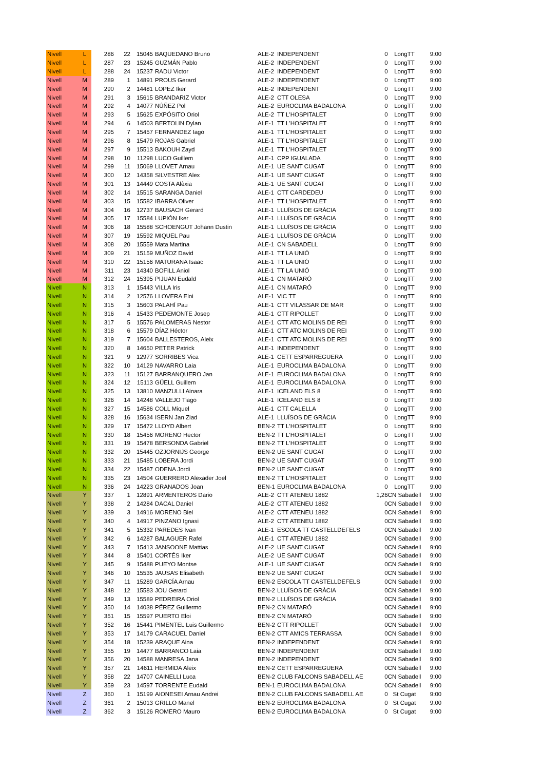| Nivell | L | 286 | 22 | 15045 | BAQUEDANO Bruno | ALE-2 | INDEPENDENT | 0 | LongTT | 9:00 |
| Nivell | L | 287 | 23 | 15245 | GUZMÁN Pablo | ALE-2 | INDEPENDENT | 0 | LongTT | 9:00 |
| Nivell | L | 288 | 24 | 15237 | RADU Victor | ALE-2 | INDEPENDENT | 0 | LongTT | 9:00 |
| Nivell | M | 289 | 1 | 14891 | PROUS Gerard | ALE-2 | INDEPENDENT | 0 | LongTT | 9:00 |
| Nivell | M | 290 | 2 | 14481 | LOPEZ Iker | ALE-2 | INDEPENDENT | 0 | LongTT | 9:00 |
| Nivell | M | 291 | 3 | 15615 | BRANDARIZ Victor | ALE-2 | CTT OLESA | 0 | LongTT | 9:00 |
| Nivell | M | 292 | 4 | 14077 | NÚÑEZ Pol | ALE-2 | EUROCLIMA BADALONA | 0 | LongTT | 9:00 |
| Nivell | M | 293 | 5 | 15625 | EXPÓSITO Oriol | ALE-2 | TT L'HOSPITALET | 0 | LongTT | 9:00 |
| Nivell | M | 294 | 6 | 14503 | BERTOLIN Dylan | ALE-1 | TT L'HOSPITALET | 0 | LongTT | 9:00 |
| Nivell | M | 295 | 7 | 15457 | FERNANDEZ Iago | ALE-1 | TT L'HOSPITALET | 0 | LongTT | 9:00 |
| Nivell | M | 296 | 8 | 15479 | ROJAS Gabriel | ALE-1 | TT L'HOSPITALET | 0 | LongTT | 9:00 |
| Nivell | M | 297 | 9 | 15513 | BAKOUH Zayd | ALE-1 | TT L'HOSPITALET | 0 | LongTT | 9:00 |
| Nivell | M | 298 | 10 | 11298 | LUCO Guillem | ALE-1 | CPP IGUALADA | 0 | LongTT | 9:00 |
| Nivell | M | 299 | 11 | 15069 | LLOVET Arnau | ALE-1 | UE SANT CUGAT | 0 | LongTT | 9:00 |
| Nivell | M | 300 | 12 | 14358 | SILVESTRE Alex | ALE-1 | UE SANT CUGAT | 0 | LongTT | 9:00 |
| Nivell | M | 301 | 13 | 14449 | COSTA Alèxia | ALE-1 | UE SANT CUGAT | 0 | LongTT | 9:00 |
| Nivell | M | 302 | 14 | 15515 | SARANGA Daniel | ALE-1 | CTT CARDEDEU | 0 | LongTT | 9:00 |
| Nivell | M | 303 | 15 | 15582 | IBARRA Oliver | ALE-1 | TT L'HOSPITALET | 0 | LongTT | 9:00 |
| Nivell | M | 304 | 16 | 12737 | BAUSACH Gerard | ALE-1 | LLUÏSOS DE GRÀCIA | 0 | LongTT | 9:00 |
| Nivell | M | 305 | 17 | 15584 | LUPIÓN Iker | ALE-1 | LLUÏSOS DE GRÀCIA | 0 | LongTT | 9:00 |
| Nivell | M | 306 | 18 | 15588 | SCHOENGUT Johann Dustin | ALE-1 | LLUÏSOS DE GRÀCIA | 0 | LongTT | 9:00 |
| Nivell | M | 307 | 19 | 15592 | MIQUEL Pau | ALE-1 | LLUÏSOS DE GRÀCIA | 0 | LongTT | 9:00 |
| Nivell | M | 308 | 20 | 15559 | Mata Martina | ALE-1 | CN SABADELL | 0 | LongTT | 9:00 |
| Nivell | M | 309 | 21 | 15159 | MUÑOZ David | ALE-1 | TT LA UNIÓ | 0 | LongTT | 9:00 |
| Nivell | M | 310 | 22 | 15156 | MATURANA Isaac | ALE-1 | TT LA UNIÓ | 0 | LongTT | 9:00 |
| Nivell | M | 311 | 23 | 14340 | BOFILL Aniol | ALE-1 | TT LA UNIÓ | 0 | LongTT | 9:00 |
| Nivell | M | 312 | 24 | 15395 | PIJUAN Eudald | ALE-1 | CN MATARÓ | 0 | LongTT | 9:00 |
| Nivell | N | 313 | 1 | 15443 | VILLA Iris | ALE-1 | CN MATARÓ | 0 | LongTT | 9:00 |
| Nivell | N | 314 | 2 | 12576 | LLOVERA Eloi | ALE-1 | VIC TT | 0 | LongTT | 9:00 |
| Nivell | N | 315 | 3 | 15603 | PALAHÍ Pau | ALE-1 | CTT VILASSAR DE MAR | 0 | LongTT | 9:00 |
| Nivell | N | 316 | 4 | 15433 | PEDEMONTE Josep | ALE-1 | CTT RIPOLLET | 0 | LongTT | 9:00 |
| Nivell | N | 317 | 5 | 15576 | PALOMERAS Nestor | ALE-1 | CTT ATC MOLINS DE REI | 0 | LongTT | 9:00 |
| Nivell | N | 318 | 6 | 15579 | DÍAZ Héctor | ALE-1 | CTT ATC MOLINS DE REI | 0 | LongTT | 9:00 |
| Nivell | N | 319 | 7 | 15604 | BALLESTEROS, Aleix | ALE-1 | CTT ATC MOLINS DE REI | 0 | LongTT | 9:00 |
| Nivell | N | 320 | 8 | 14650 | PETER Patrick | ALE-1 | INDEPENDENT | 0 | LongTT | 9:00 |
| Nivell | N | 321 | 9 | 12977 | SORRIBES Vica | ALE-1 | CETT ESPARREGUERA | 0 | LongTT | 9:00 |
| Nivell | N | 322 | 10 | 14129 | NAVARRO Laia | ALE-1 | EUROCLIMA BADALONA | 0 | LongTT | 9:00 |
| Nivell | N | 323 | 11 | 15127 | BARRANQUERO Jan | ALE-1 | EUROCLIMA BADALONA | 0 | LongTT | 9:00 |
| Nivell | N | 324 | 12 | 15113 | GÜELL Guillem | ALE-1 | EUROCLIMA BADALONA | 0 | LongTT | 9:00 |
| Nivell | N | 325 | 13 | 13810 | MANZULLI Ainara | ALE-1 | ICELAND ELS 8 | 0 | LongTT | 9:00 |
| Nivell | N | 326 | 14 | 14248 | VALLEJO Tiago | ALE-1 | ICELAND ELS 8 | 0 | LongTT | 9:00 |
| Nivell | N | 327 | 15 | 14586 | COLL Miquel | ALE-1 | CTT CALELLA | 0 | LongTT | 9:00 |
| Nivell | N | 328 | 16 | 15634 | ISERN Jan Ziad | ALE-1 | LLUÏSOS DE GRÀCIA | 0 | LongTT | 9:00 |
| Nivell | N | 329 | 17 | 15472 | LLOYD Albert | BEN-2 | TT L'HOSPITALET | 0 | LongTT | 9:00 |
| Nivell | N | 330 | 18 | 15456 | MORENO Hector | BEN-2 | TT L'HOSPITALET | 0 | LongTT | 9:00 |
| Nivell | N | 331 | 19 | 15478 | BERSONDA Gabriel | BEN-2 | TT L'HOSPITALET | 0 | LongTT | 9:00 |
| Nivell | N | 332 | 20 | 15445 | OZJORNIJS George | BEN-2 | UE SANT CUGAT | 0 | LongTT | 9:00 |
| Nivell | N | 333 | 21 | 15485 | LOBERA Jordi | BEN-2 | UE SANT CUGAT | 0 | LongTT | 9:00 |
| Nivell | N | 334 | 22 | 15487 | ODENA Jordi | BEN-2 | UE SANT CUGAT | 0 | LongTT | 9:00 |
| Nivell | N | 335 | 23 | 14504 | GUERRERO Alexader Joel | BEN-2 | TT L'HOSPITALET | 0 | LongTT | 9:00 |
| Nivell | N | 336 | 24 | 14223 | GRANADOS Joan | BEN-1 | EUROCLIMA BADALONA | 0 | LongTT | 9:00 |
| Nivell | Y | 337 | 1 | 12891 | ARMENTEROS Dario | ALE-2 | CTT ATENEU 1882 | 1,26 | CN Sabadell | 9:00 |
| Nivell | Y | 338 | 2 | 14284 | DACAL Daniel | ALE-2 | CTT ATENEU 1882 | 0 | CN Sabadell | 9:00 |
| Nivell | Y | 339 | 3 | 14916 | MORENO Biel | ALE-2 | CTT ATENEU 1882 | 0 | CN Sabadell | 9:00 |
| Nivell | Y | 340 | 4 | 14917 | PINZANO Ignasi | ALE-2 | CTT ATENEU 1882 | 0 | CN Sabadell | 9:00 |
| Nivell | Y | 341 | 5 | 15332 | PAREDES Ivan | ALE-1 | ESCOLA TT CASTELLDEFELS | 0 | CN Sabadell | 9:00 |
| Nivell | Y | 342 | 6 | 14287 | BALAGUER Rafel | ALE-1 | CTT ATENEU 1882 | 0 | CN Sabadell | 9:00 |
| Nivell | Y | 343 | 7 | 15413 | JANSOONE Mattias | ALE-2 | UE SANT CUGAT | 0 | CN Sabadell | 9:00 |
| Nivell | Y | 344 | 8 | 15401 | CORTÉS Iker | ALE-2 | UE SANT CUGAT | 0 | CN Sabadell | 9:00 |
| Nivell | Y | 345 | 9 | 15488 | PUEYO Montse | ALE-1 | UE SANT CUGAT | 0 | CN Sabadell | 9:00 |
| Nivell | Y | 346 | 10 | 15535 | JAUSAS Elisabeth | BEN-2 | UE SANT CUGAT | 0 | CN Sabadell | 9:00 |
| Nivell | Y | 347 | 11 | 15289 | GARCÍA Arnau | BEN-2 | ESCOLA TT CASTELLDEFELS | 0 | CN Sabadell | 9:00 |
| Nivell | Y | 348 | 12 | 15583 | JOU Gerard | BEN-2 | LLUÏSOS DE GRÀCIA | 0 | CN Sabadell | 9:00 |
| Nivell | Y | 349 | 13 | 15589 | PEDREIRA Oriol | BEN-2 | LLUÏSOS DE GRÀCIA | 0 | CN Sabadell | 9:00 |
| Nivell | Y | 350 | 14 | 14038 | PÉREZ Guillermo | BEN-2 | CN MATARÓ | 0 | CN Sabadell | 9:00 |
| Nivell | Y | 351 | 15 | 15597 | PUERTO Eloi | BEN-2 | CN MATARÓ | 0 | CN Sabadell | 9:00 |
| Nivell | Y | 352 | 16 | 15441 | PIMENTEL Luis Guillermo | BEN-2 | CTT RIPOLLET | 0 | CN Sabadell | 9:00 |
| Nivell | Y | 353 | 17 | 14179 | CARACUEL Daniel | BEN-2 | CTT AMICS TERRASSA | 0 | CN Sabadell | 9:00 |
| Nivell | Y | 354 | 18 | 15239 | ARAQUE Aina | BEN-2 | INDEPENDENT | 0 | CN Sabadell | 9:00 |
| Nivell | Y | 355 | 19 | 14477 | BARRANCO Laia | BEN-2 | INDEPENDENT | 0 | CN Sabadell | 9:00 |
| Nivell | Y | 356 | 20 | 14588 | MANRESA Jana | BEN-2 | INDEPENDENT | 0 | CN Sabadell | 9:00 |
| Nivell | Y | 357 | 21 | 14611 | HERMIDA Aleix | BEN-2 | CETT ESPARREGUERA | 0 | CN Sabadell | 9:00 |
| Nivell | Y | 358 | 22 | 14707 | CAINELLI Luca | BEN-2 | CLUB FALCONS SABADELL AE | 0 | CN Sabadell | 9:00 |
| Nivell | Y | 359 | 23 | 14597 | TORRENTE Eudald | BEN-1 | EUROCLIMA BADALONA | 0 | CN Sabadell | 9:00 |
| Nivell | Z | 360 | 1 | 15199 | AIONESEI Arnau Andrei | BEN-2 | CLUB FALCONS SABADELL AE | 0 | St Cugat | 9:00 |
| Nivell | Z | 361 | 2 | 15013 | GRILLO Manel | BEN-2 | EUROCLIMA BADALONA | 0 | St Cugat | 9:00 |
| Nivell | Z | 362 | 3 | 15126 | ROMERO Mauro | BEN-2 | EUROCLIMA BADALONA | 0 | St Cugat | 9:00 |